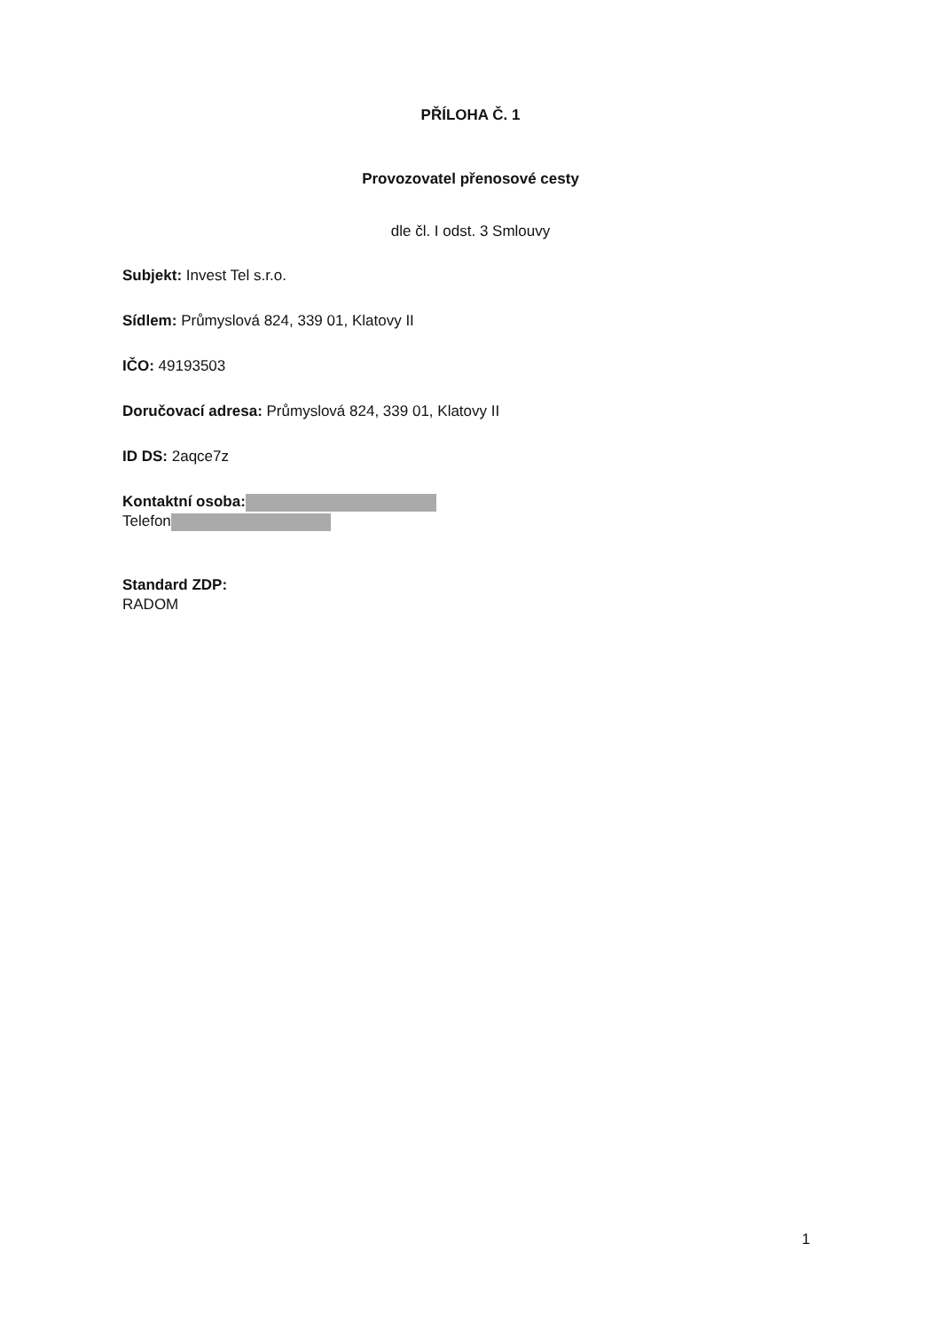PŘÍLOHA Č. 1
Provozovatel přenosové cesty
dle čl. I odst. 3 Smlouvy
Subjekt: Invest Tel s.r.o.
Sídlem: Průmyslová 824, 339 01, Klatovy II
IČO: 49193503
Doručovací adresa: Průmyslová 824, 339 01, Klatovy II
ID DS: 2aqce7z
Kontaktní osoba:
Telefon
Standard ZDP:
RADOM
1